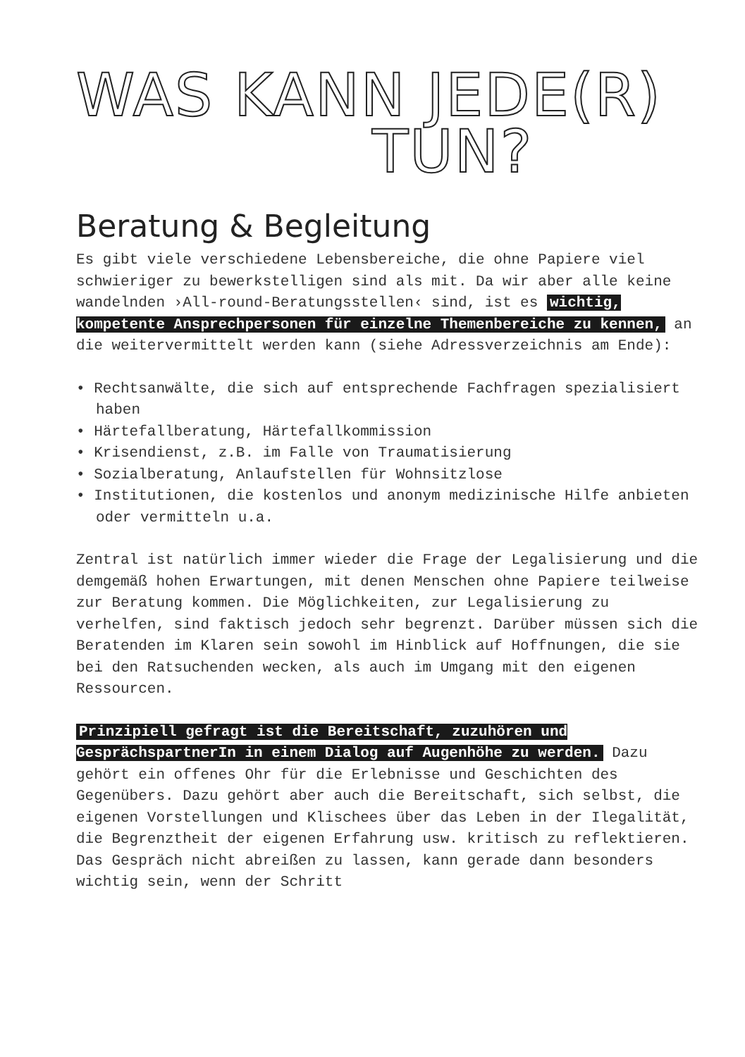WAS KANN JEDE(R)
TUN?
Beratung & Begleitung
Es gibt viele verschiedene Lebensbereiche, die ohne Papiere viel schwieriger zu bewerkstelligen sind als mit. Da wir aber alle keine wandelnden ›All-round-Beratungsstellen‹ sind, ist es wichtig, kompetente Ansprechpersonen für einzelne Themenbereiche zu kennen, an die weitervermittelt werden kann (siehe Adressverzeichnis am Ende):
• Rechtsanwälte, die sich auf entsprechende Fachfragen spezialisiert haben
• Härtefallberatung, Härtefallkommission
• Krisendienst, z.B. im Falle von Traumatisierung
• Sozialberatung, Anlaufstellen für Wohnsitzlose
• Institutionen, die kostenlos und anonym medizinische Hilfe anbieten oder vermitteln u.a.
Zentral ist natürlich immer wieder die Frage der Legalisierung und die demgemäß hohen Erwartungen, mit denen Menschen ohne Papiere teilweise zur Beratung kommen. Die Möglichkeiten, zur Legalisierung zu verhelfen, sind faktisch jedoch sehr begrenzt. Darüber müssen sich die Beratenden im Klaren sein sowohl im Hinblick auf Hoffnungen, die sie bei den Ratsuchenden wecken, als auch im Umgang mit den eigenen Ressourcen.
Prinzipiell gefragt ist die Bereitschaft, zuzuhören und GesprächspartnerIn in einem Dialog auf Augenhöhe zu werden. Dazu gehört ein offenes Ohr für die Erlebnisse und Geschichten des Gegenübers. Dazu gehört aber auch die Bereitschaft, sich selbst, die eigenen Vorstellungen und Klischees über das Leben in der Ilegalität, die Begrenztheit der eigenen Erfahrung usw. kritisch zu reflektieren. Das Gespräch nicht abreißen zu lassen, kann gerade dann besonders wichtig sein, wenn der Schritt